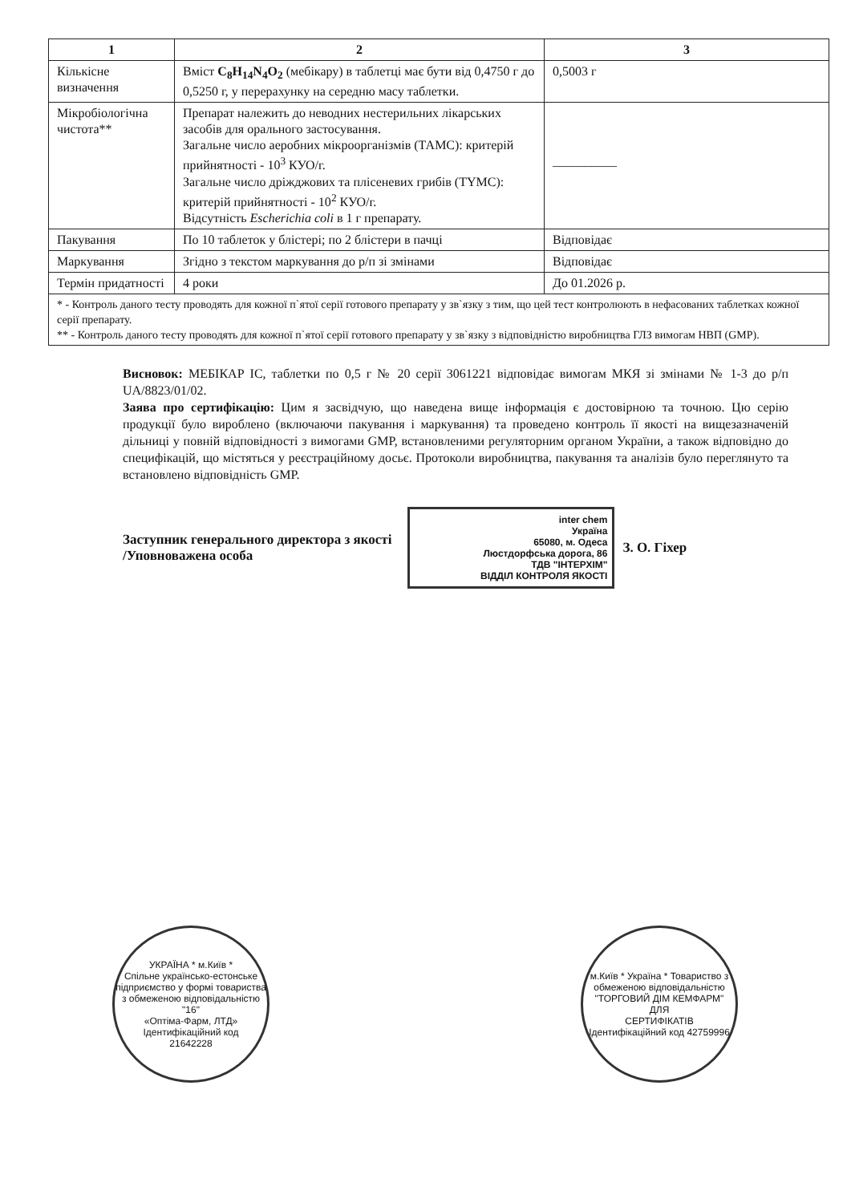| 1 | 2 | 3 |
| --- | --- | --- |
| Кількісне визначення | Вміст C<sub>8</sub>H<sub>14</sub>N<sub>4</sub>O<sub>2</sub> (мебікару) в таблетці має бути від 0,4750 г до 0,5250 г, у перерахунку на середню масу таблетки. | 0,5003 г |
| Мікробіологічна чистота** | Препарат належить до неводних нестерильних лікарських засобів для орального застосування. Загальне число аеробних мікроорганізмів (ТАМС): критерій прийнятності - 10<sup>3</sup> КУО/г. Загальне число дріжджових та плісеневих грибів (ТYMC): критерій прийнятності - 10<sup>2</sup> КУО/г. Відсутність Escherichia coli в 1 г препарату. | __________ |
| Пакування | По 10 таблеток у блістері; по 2 блістери в пачці | Відповідає |
| Маркування | Згідно з текстом маркування до р/п зі змінами | Відповідає |
| Термін придатності | 4 роки | До 01.2026 р. |
| * - Контроль даного тесту проводять для кожної п`ятої серії готового препарату у зв`язку з тим, що цей тест контролюють в нефасованих таблетках кожної серії препарату. ** - Контроль даного тесту проводять для кожної п`ятої серії готового препарату у зв`язку з відповідністю виробництва ГЛЗ вимогам НВП (GMP). | | |
Висновок: МЕБІКАР ІС, таблетки по 0,5 г № 20 серії 3061221 відповідає вимогам МКЯ зі змінами № 1-3 до р/п UA/8823/01/02.
Заява про сертифікацію: Цим я засвідчую, що наведена вище інформація є достовірною та точною. Цю серію продукції було вироблено (включаючи пакування і маркування) та проведено контроль її якості на вищезазначеній дільниці у повній відповідності з вимогами GMP, встановленими регуляторним органом України, а також відповідно до специфікацій, що містяться у реєстраційному досьє. Протоколи виробництва, пакування та аналізів було переглянуто та встановлено відповідність GMP.
Заступник генерального директора з якості
/Уповноважена особа
inter chem
Україна
65080, м. Одеса
Люстдорфська дорога, 86
ТДВ "ІНТЕРХІМ"
ВІДДІЛ КОНТРОЛЯ ЯКОСТІ
З. О. Гіхер
УКРАЇНА * м.Київ *
Спільне українсько-естонське підприємство у формі товариства з обмеженою відповідальністю
"16"
«Оптіма-Фарм, ЛТД»
Ідентифікаційний код
21642228
м.Київ * Україна * Товариство з обмеженою відповідальністю
"ТОРГОВИЙ ДІМ КЕМФАРМ"
ДЛЯ
СЕРТИФІКАТІВ
Ідентифікаційний код 42759996